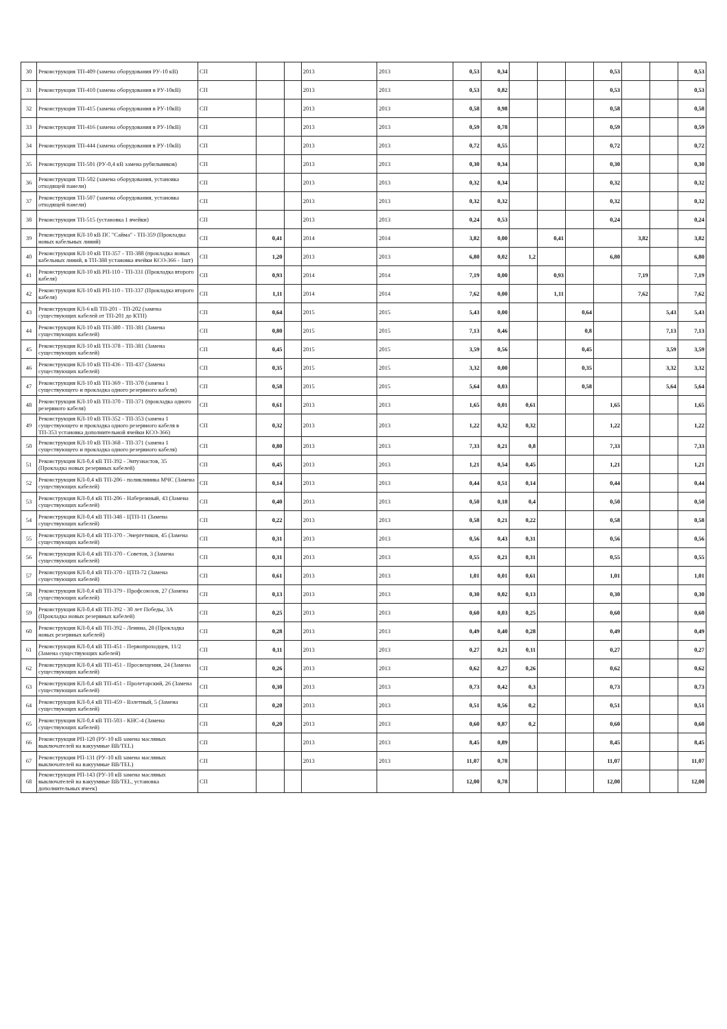| 30 | Реконструкция ТП-409 (замена оборудования РУ-10 кВ) | СП | | | 2013 | 2013 | 0,53 | 0,34 | | | | 0,53 | | | 0,53 |
| 31 | Реконструкция ТП-410 (замена оборудования в РУ-10кВ) | СП | | | 2013 | 2013 | 0,53 | 0,82 | | | | 0,53 | | | 0,53 |
| 32 | Реконструкция ТП-415 (замена оборудования в РУ-10кВ) | СП | | | 2013 | 2013 | 0,58 | 0,98 | | | | 0,58 | | | 0,58 |
| 33 | Реконструкция ТП-416 (замена оборудования в РУ-10кВ) | СП | | | 2013 | 2013 | 0,59 | 0,78 | | | | 0,59 | | | 0,59 |
| 34 | Реконструкция ТП-444 (замена оборудования в РУ-10кВ) | СП | | | 2013 | 2013 | 0,72 | 0,55 | | | | 0,72 | | | 0,72 |
| 35 | Реконструкция ТП-501 (РУ-0,4 кВ замена рубильников) | СП | | | 2013 | 2013 | 0,30 | 0,34 | | | | 0,30 | | | 0,30 |
| 36 | Реконструкция ТП-502 (замена оборудования, установка отходящей панели) | СП | | | 2013 | 2013 | 0,32 | 0,34 | | | | 0,32 | | | 0,32 |
| 37 | Реконструкция ТП-507 (замена оборудования, установка отходящей панели) | СП | | | 2013 | 2013 | 0,32 | 0,32 | | | | 0,32 | | | 0,32 |
| 38 | Реконструкция ТП-515 (установка 1 ячейки) | СП | | | 2013 | 2013 | 0,24 | 0,53 | | | | 0,24 | | | 0,24 |
| 39 | Реконструкция КЛ-10 кВ ПС "Сайма" - ТП-359 (Прокладка новых кабельных линий) | СП | 0,41 | | 2014 | 2014 | 3,82 | 0,00 | | 0,41 | | | 3,82 | | 3,82 |
| 40 | Реконструкция КЛ-10 кВ ТП-357 - ТП-388 (прокладка новых кабельных линий, в ТП-388 установка ячейки КСО-366 - 1шт) | СП | 1,20 | | 2013 | 2013 | 6,80 | 0,02 | 1,2 | | | 6,80 | | | 6,80 |
| 41 | Реконструкция КЛ-10 кВ РП-110 - ТП-331 (Прокладка второго кабеля) | СП | 0,93 | | 2014 | 2014 | 7,19 | 0,00 | | 0,93 | | | 7,19 | | 7,19 |
| 42 | Реконструкция КЛ-10 кВ РП-110 - ТП-337 (Прокладка второго кабеля) | СП | 1,11 | | 2014 | 2014 | 7,62 | 0,00 | | 1,11 | | | 7,62 | | 7,62 |
| 43 | Реконструкция КЛ-6 кВ ТП-201 - ТП-202 (замена существующих кабелей от ТП-201 до КТП) | СП | 0,64 | | 2015 | 2015 | 5,43 | 0,00 | | | 0,64 | | | 5,43 | 5,43 |
| 44 | Реконструкция КЛ-10 кВ ТП-380 - ТП-381 (Замена существующих кабелей) | СП | 0,80 | | 2015 | 2015 | 7,13 | 0,46 | | | 0,8 | | | 7,13 | 7,13 |
| 45 | Реконструкция КЛ-10 кВ ТП-378 - ТП-381 (Замена существующих кабелей) | СП | 0,45 | | 2015 | 2015 | 3,59 | 0,56 | | | 0,45 | | | 3,59 | 3,59 |
| 46 | Реконструкция КЛ-10 кВ ТП-436 - ТП-437 (Замена существующих кабелей) | СП | 0,35 | | 2015 | 2015 | 3,32 | 0,00 | | | 0,35 | | | 3,32 | 3,32 |
| 47 | Реконструкция КЛ-10 кВ ТП-369 - ТП-370 (замена 1 существующего и прокладка одного резервного кабеля) | СП | 0,58 | | 2015 | 2015 | 5,64 | 0,03 | | | 0,58 | | | 5,64 | 5,64 |
| 48 | Реконструкция КЛ-10 кВ ТП-370 - ТП-371 (прокладка одного резервного кабеля) | СП | 0,61 | | 2013 | 2013 | 1,65 | 0,01 | 0,61 | | | 1,65 | | | 1,65 |
| 49 | Реконструкция КЛ-10 кВ ТП-352 - ТП-353 (замена 1 существующего и прокладка одного резервного кабеля в ТП-353 установка дополнительной ячейки КСО-366) | СП | 0,32 | | 2013 | 2013 | 1,22 | 0,32 | 0,32 | | | 1,22 | | | 1,22 |
| 50 | Реконструкция КЛ-10 кВ ТП-368 - ТП-371 (замена 1 существующего и прокладка одного резервного кабеля) | СП | 0,80 | | 2013 | 2013 | 7,33 | 0,21 | 0,8 | | | 7,33 | | | 7,33 |
| 51 | Реконструкция КЛ-0,4 кВ ТП-392 - Энтузиастов, 35 (Прокладка новых резервных кабелей) | СП | 0,45 | | 2013 | 2013 | 1,21 | 0,54 | 0,45 | | | 1,21 | | | 1,21 |
| 52 | Реконструкция КЛ-0,4 кВ ТП-206 - поликлиника МЧС (Замена существующих кабелей) | СП | 0,14 | | 2013 | 2013 | 0,44 | 0,51 | 0,14 | | | 0,44 | | | 0,44 |
| 53 | Реконструкция КЛ-0,4 кВ ТП-206 - Набережный, 43 (Замена существующих кабелей) | СП | 0,40 | | 2013 | 2013 | 0,50 | 0,18 | 0,4 | | | 0,50 | | | 0,50 |
| 54 | Реконструкция КЛ-0,4 кВ ТП-348 - ЦТП-11 (Замена существующих кабелей) | СП | 0,22 | | 2013 | 2013 | 0,58 | 0,21 | 0,22 | | | 0,58 | | | 0,58 |
| 55 | Реконструкция КЛ-0,4 кВ ТП-370 - Энергетиков, 45 (Замена существующих кабелей) | СП | 0,31 | | 2013 | 2013 | 0,56 | 0,43 | 0,31 | | | 0,56 | | | 0,56 |
| 56 | Реконструкция КЛ-0,4 кВ ТП-370 - Советов, 3 (Замена существующих кабелей) | СП | 0,31 | | 2013 | 2013 | 0,55 | 0,21 | 0,31 | | | 0,55 | | | 0,55 |
| 57 | Реконструкция КЛ-0,4 кВ ТП-370 - ЦТП-72 (Замена существующих кабелей) | СП | 0,61 | | 2013 | 2013 | 1,01 | 0,01 | 0,61 | | | 1,01 | | | 1,01 |
| 58 | Реконструкция КЛ-0,4 кВ ТП-379 - Профсоюзов, 27 (Замена существующих кабелей) | СП | 0,13 | | 2013 | 2013 | 0,30 | 0,02 | 0,13 | | | 0,30 | | | 0,30 |
| 59 | Реконструкция КЛ-0,4 кВ ТП-392 - 30 лет Победы, 3А (Прокладка новых резервных кабелей) | СП | 0,25 | | 2013 | 2013 | 0,60 | 0,03 | 0,25 | | | 0,60 | | | 0,60 |
| 60 | Реконструкция КЛ-0,4 кВ ТП-392 - Ленина, 28 (Прокладка новых резервных кабелей) | СП | 0,28 | | 2013 | 2013 | 0,49 | 0,40 | 0,28 | | | 0,49 | | | 0,49 |
| 61 | Реконструкция КЛ-0,4 кВ ТП-451 - Первопроходцев, 11/2 (Замена существующих кабелей) | СП | 0,11 | | 2013 | 2013 | 0,27 | 0,21 | 0,11 | | | 0,27 | | | 0,27 |
| 62 | Реконструкция КЛ-0,4 кВ ТП-451 - Просвещения, 24 (Замена существующих кабелей) | СП | 0,26 | | 2013 | 2013 | 0,62 | 0,27 | 0,26 | | | 0,62 | | | 0,62 |
| 63 | Реконструкция КЛ-0,4 кВ ТП-451 - Пролетарский, 26 (Замена существующих кабелей) | СП | 0,30 | | 2013 | 2013 | 0,73 | 0,42 | 0,3 | | | 0,73 | | | 0,73 |
| 64 | Реконструкция КЛ-0,4 кВ ТП-459 - Взлетный, 5 (Замена существующих кабелей) | СП | 0,20 | | 2013 | 2013 | 0,51 | 0,56 | 0,2 | | | 0,51 | | | 0,51 |
| 65 | Реконструкция КЛ-0,4 кВ ТП-503 - КНС-4 (Замена существующих кабелей) | СП | 0,20 | | 2013 | 2013 | 0,60 | 0,87 | 0,2 | | | 0,60 | | | 0,60 |
| 66 | Реконструкция РП-120 (РУ-10 кВ замена масляных выключателей на вакуумные BB/TEL) | СП | | | 2013 | 2013 | 8,45 | 0,89 | | | | 8,45 | | | 8,45 |
| 67 | Реконструкция РП-131 (РУ-10 кВ замена масляных выключателей на вакуумные BB/TEL) | СП | | | 2013 | 2013 | 11,07 | 0,78 | | | | 11,07 | | | 11,07 |
| 68 | Реконструкция РП-143 (РУ-10 кВ замена масляных выключателей на вакуумные BB/TEL, установка дополнительных ячеек) | СП | | | | | 12,00 | 0,78 | | | | 12,00 | | | 12,00 |